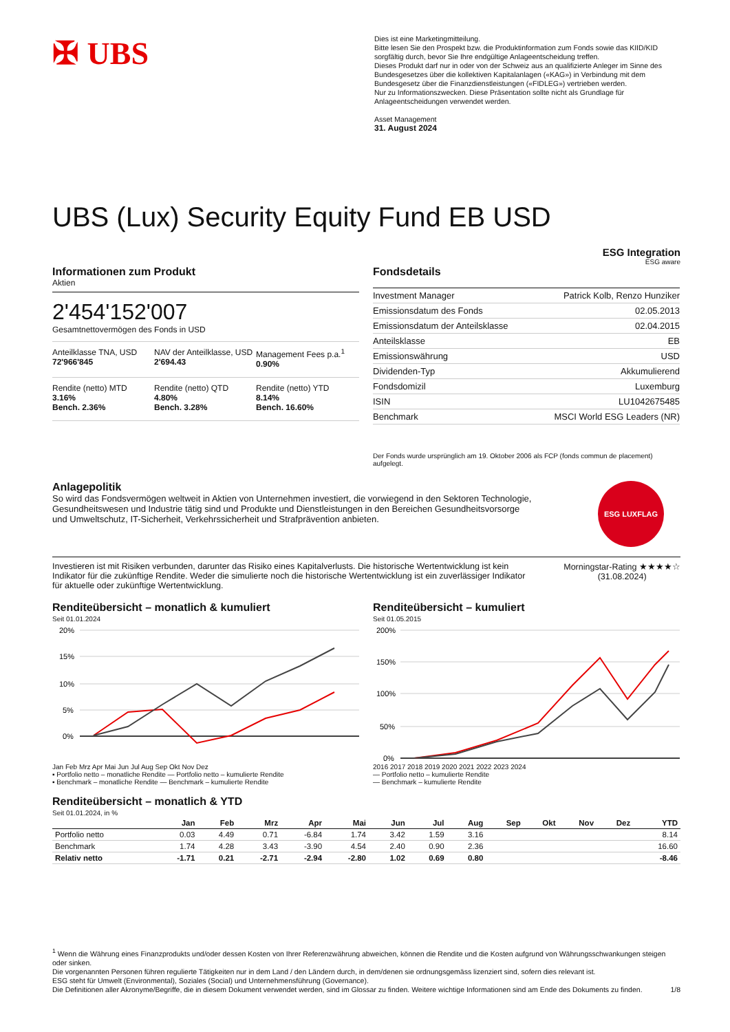✠ UBS
Dies ist eine Marketingmitteilung.
Bitte lesen Sie den Prospekt bzw. die Produktinformation zum Fonds sowie das KIID/KID sorgfältig durch, bevor Sie Ihre endgültige Anlageentscheidung treffen.
Dieses Produkt darf nur in oder von der Schweiz aus an qualifizierte Anleger im Sinne des Bundesgesetzes über die kollektiven Kapitalanlagen («KAG») in Verbindung mit dem Bundesgesetz über die Finanzdienstleistungen («FIDLEG») vertrieben werden.
Nur zu Informationszwecken. Diese Präsentation sollte nicht als Grundlage für Anlageentscheidungen verwendet werden.
Asset Management
31. August 2024
UBS (Lux) Security Equity Fund EB USD
ESG Integration
ESG aware
Informationen zum Produkt
Aktien
2'454'152'007
Gesamtnettovermögen des Fonds in USD
Anteilklasse TNA, USD
72'966'845
NAV der Anteilklasse, USD
2'694.43
Management Fees p.a.<sup>1</sup>
0.90%
Rendite (netto) MTD
3.16%
Bench. 2.36%
Rendite (netto) QTD
4.80%
Bench. 3.28%
Rendite (netto) YTD
8.14%
Bench. 16.60%
Fondsdetails
| Investment Manager | Patrick Kolb, Renzo Hunziker |
| Emissionsdatum des Fonds | 02.05.2013 |
| Emissionsdatum der Anteilsklasse | 02.04.2015 |
| Anteilsklasse | EB |
| Emissionswährung | USD |
| Dividenden-Typ | Akkumulierend |
| Fondsdomizil | Luxemburg |
| ISIN | LU1042675485 |
| Benchmark | MSCI World ESG Leaders (NR) |
Der Fonds wurde ursprünglich am 19. Oktober 2006 als FCP (fonds commun de placement) aufgelegt.
Anlagepolitik
So wird das Fondsvermögen weltweit in Aktien von Unternehmen investiert, die vorwiegend in den Sektoren Technologie, Gesundheitswesen und Industrie tätig sind und Produkte und Dienstleistungen in den Bereichen Gesundheitsvorsorge und Umweltschutz, IT-Sicherheit, Verkehrssicherheit und Strafprävention anbieten.
ESG LUXFLAG
Investieren ist mit Risiken verbunden, darunter das Risiko eines Kapitalverlusts. Die historische Wertentwicklung ist kein Indikator für die zukünftige Rendite. Weder die simulierte noch die historische Wertentwicklung ist ein zuverlässiger Indikator für aktuelle oder zukünftige Wertentwicklung.
Morningstar-Rating ★★★★☆
(31.08.2024)
Renditeübersicht – monatlich & kumuliert
Seit 01.01.2024
20%
15%
10%
5%
0%
Jan Feb Mrz Apr Mai Jun Jul Aug Sep Okt Nov Dez
▪ Portfolio netto – monatliche Rendite — Portfolio netto – kumulierte Rendite
▪ Benchmark – monatliche Rendite — Benchmark – kumulierte Rendite
Renditeübersicht – kumuliert
Seit 01.05.2015
200%
150%
100%
50%
0%
2016 2017 2018 2019 2020 2021 2022 2023 2024
— Portfolio netto – kumulierte Rendite
— Benchmark – kumulierte Rendite
Renditeübersicht – monatlich & YTD
Seit 01.01.2024, in %
| | Jan | Feb | Mrz | Apr | Mai | Jun | Jul | Aug | Sep | Okt | Nov | Dez | YTD |
| --- | --- | --- | --- | --- | --- | --- | --- | --- | --- | --- | --- | --- | --- |
| Portfolio netto | 0.03 | 4.49 | 0.71 | -6.84 | 1.74 | 3.42 | 1.59 | 3.16 | | | | | 8.14 |
| Benchmark | 1.74 | 4.28 | 3.43 | -3.90 | 4.54 | 2.40 | 0.90 | 2.36 | | | | | 16.60 |
| Relativ netto | -1.71 | 0.21 | -2.71 | -2.94 | -2.80 | 1.02 | 0.69 | 0.80 | | | | | -8.46 |
<sup>1</sup> Wenn die Währung eines Finanzprodukts und/oder dessen Kosten von Ihrer Referenzwährung abweichen, können die Rendite und die Kosten aufgrund von Währungsschwankungen steigen oder sinken.
Die vorgenannten Personen führen regulierte Tätigkeiten nur in dem Land / den Ländern durch, in dem/denen sie ordnungsgemäss lizenziert sind, sofern dies relevant ist.
ESG steht für Umwelt (Environmental), Soziales (Social) und Unternehmensführung (Governance).
Die Definitionen aller Akronyme/Begriffe, die in diesem Dokument verwendet werden, sind im Glossar zu finden. Weitere wichtige Informationen sind am Ende des Dokuments zu finden. 1/8